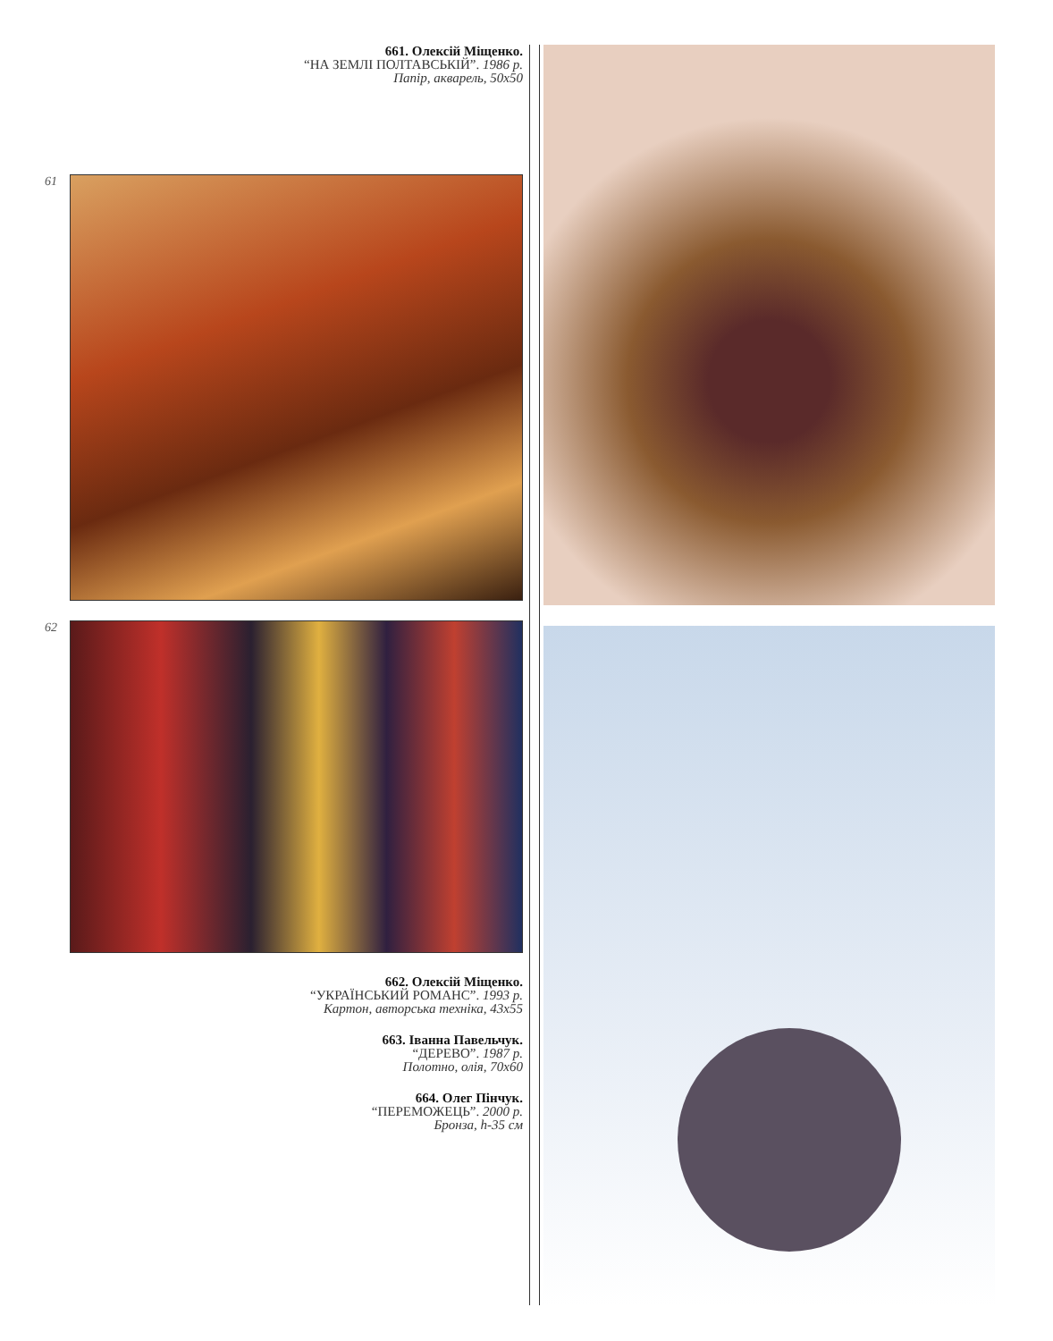661. Олексій Міщенко.
“НА ЗЕМЛІ ПОЛТАВСЬКІЙ”. 1986 р.
Папір, акварель, 50x50
61
62
662. Олексій Міщенко.
“УКРАЇНСЬКИЙ РОМАНС”. 1993 р.
Картон, авторська техніка, 43x55
663. Іванна Павельчук.
“ДЕРЕВО”. 1987 р.
Полотно, олія, 70x60
664. Олег Пінчук.
“ПЕРЕМОЖЕЦЬ”. 2000 р.
Бронза, h-35 см